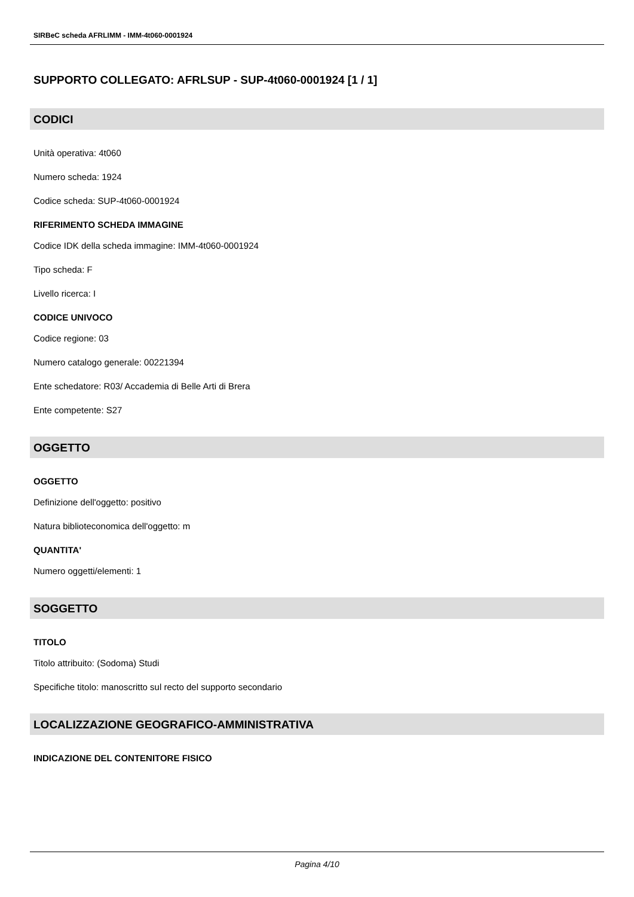SIRBeC scheda AFRLIMM - IMM-4t060-0001924
SUPPORTO COLLEGATO: AFRLSUP - SUP-4t060-0001924 [1 / 1]
CODICI
Unità operativa: 4t060
Numero scheda: 1924
Codice scheda: SUP-4t060-0001924
RIFERIMENTO SCHEDA IMMAGINE
Codice IDK della scheda immagine: IMM-4t060-0001924
Tipo scheda: F
Livello ricerca: I
CODICE UNIVOCO
Codice regione: 03
Numero catalogo generale: 00221394
Ente schedatore: R03/ Accademia di Belle Arti di Brera
Ente competente: S27
OGGETTO
OGGETTO
Definizione dell'oggetto: positivo
Natura biblioteconomica dell'oggetto: m
QUANTITA'
Numero oggetti/elementi: 1
SOGGETTO
TITOLO
Titolo attribuito: (Sodoma) Studi
Specifiche titolo: manoscritto sul recto del supporto secondario
LOCALIZZAZIONE GEOGRAFICO-AMMINISTRATIVA
INDICAZIONE DEL CONTENITORE FISICO
Pagina 4/10